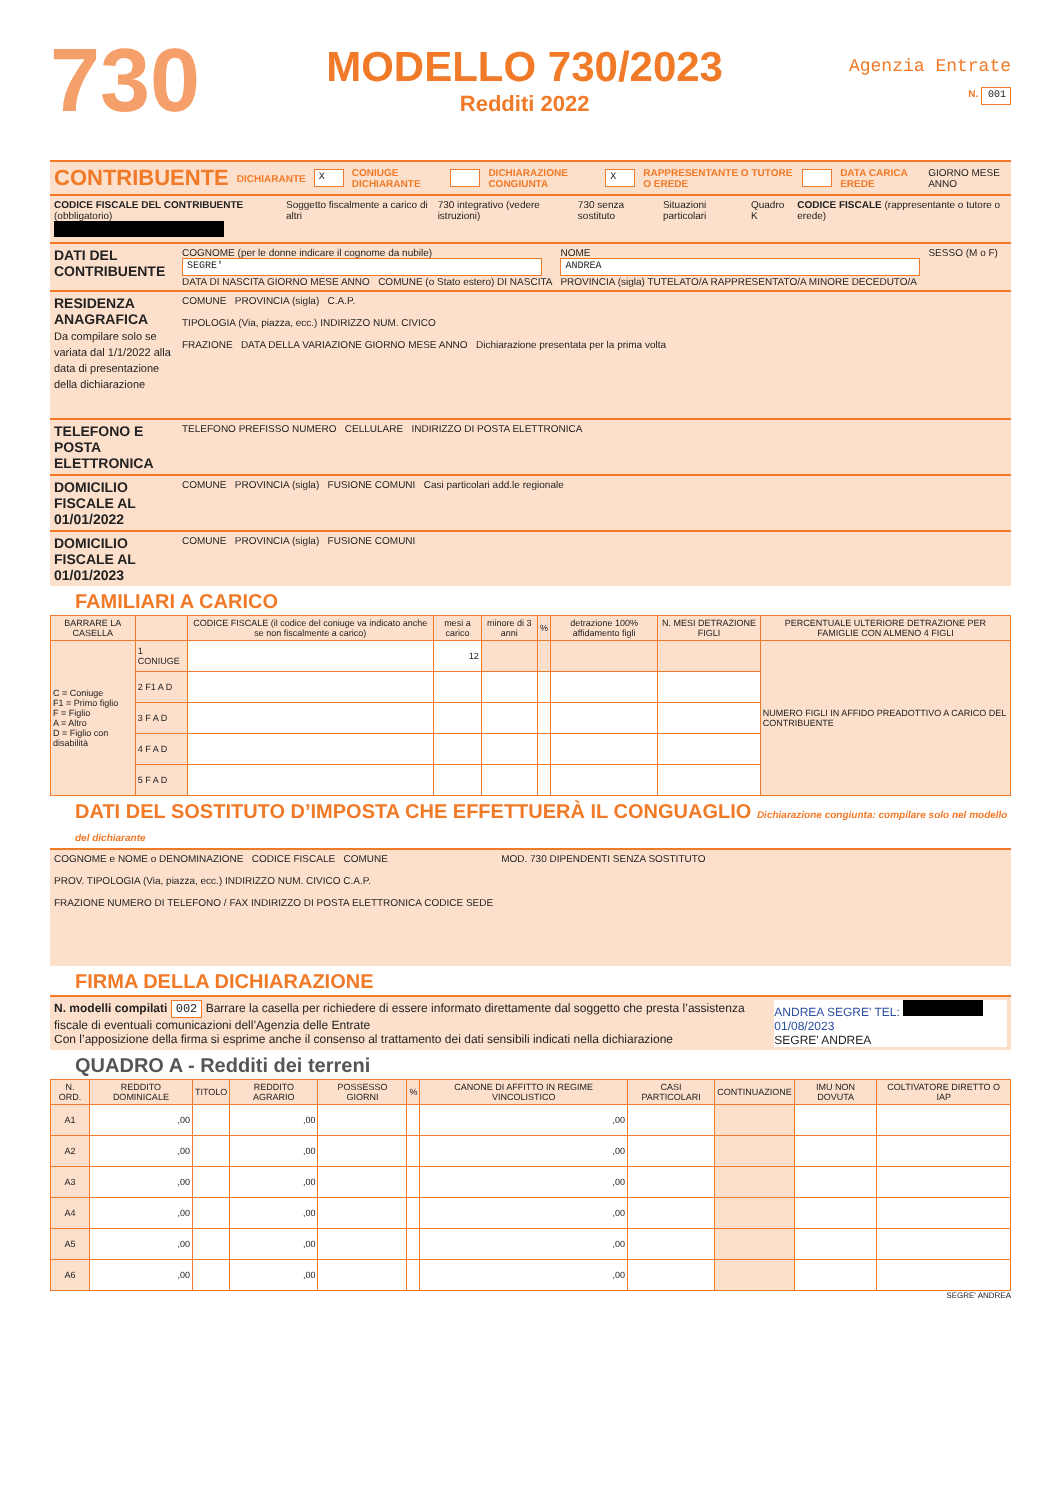730
MODELLO 730/2023
Redditi 2022
Agenzia Entrate
N. 001
CONTRIBUENTE DICHIARANTE X CONIUGE DICHIARANTE DICHIARAZIONE CONGIUNTA X RAPPRESENTANTE O TUTORE O EREDE DATA CARICA EREDE GIORNO MESE ANNO
CODICE FISCALE DEL CONTRIBUENTE (obbligatorio)
Soggetto fiscalmente a carico di altri
730 integrativo (vedere istruzioni)
730 senza sostituto Situazioni particolari Quadro K CODICE FISCALE (rappresentante o tutore o erede)
DATI DEL CONTRIBUENTE
COGNOME (per le donne indicare il cognome da nubile)
SEGRE'
DATA DI NASCITA GIORNO MESE ANNO COMUNE (o Stato estero) DI NASCITA
NOME
ANDREA
PROVINCIA (sigla) TUTELATO/A RAPPRESENTATO/A MINORE DECEDUTO/A
SESSO (M o F)
RESIDENZA ANAGRAFICA
Da compilare solo se variata dal 1/1/2022 alla data di presentazione della dichiarazione
COMUNE PROVINCIA (sigla) C.A.P.
TIPOLOGIA (Via, piazza, ecc.) INDIRIZZO NUM. CIVICO
FRAZIONE DATA DELLA VARIAZIONE GIORNO MESE ANNO Dichiarazione presentata per la prima volta
TELEFONO E POSTA ELETTRONICA
TELEFONO PREFISSO NUMERO CELLULARE INDIRIZZO DI POSTA ELETTRONICA
DOMICILIO FISCALE AL 01/01/2022
COMUNE PROVINCIA (sigla) FUSIONE COMUNI Casi particolari add.le regionale
DOMICILIO FISCALE AL 01/01/2023
COMUNE PROVINCIA (sigla) FUSIONE COMUNI
FAMILIARI A CARICO
| BARRARE LA CASELLA | | CODICE FISCALE (il codice del coniuge va indicato anche se non fiscalmente a carico) | mesi a carico | minore di 3 anni | % | detrazione 100% affidamento figli | N. MESI DETRAZIONE FIGLI | PERCENTUALE ULTERIORE DETRAZIONE PER FAMIGLIE CON ALMENO 4 FIGLI |
| --- | --- | --- | --- | --- | --- | --- | --- | --- |
| C = Coniuge F1 = Primo figlio F = Figlio A = Altro D = Figlio con disabilità | 1 CONIUGE | | 12 | | | | | NUMERO FIGLI IN AFFIDO PREADOTTIVO A CARICO DEL CONTRIBUENTE |
| | 2 F1 A D | | | | | | | |
| | 3 F A D | | | | | | | |
| | 4 F A D | | | | | | | |
| | 5 F A D | | | | | | | |
DATI DEL SOSTITUTO D’IMPOSTA CHE EFFETTUERÀ IL CONGUAGLIO Dichiarazione congiunta: compilare solo nel modello del dichiarante
COGNOME e NOME o DENOMINAZIONE CODICE FISCALE COMUNE
PROV. TIPOLOGIA (Via, piazza, ecc.) INDIRIZZO NUM. CIVICO C.A.P.
FRAZIONE NUMERO DI TELEFONO / FAX INDIRIZZO DI POSTA ELETTRONICA CODICE SEDE
MOD. 730 DIPENDENTI SENZA SOSTITUTO
FIRMA DELLA DICHIARAZIONE
N. modelli compilati 002 Barrare la casella per richiedere di essere informato direttamente dal soggetto che presta l’assistenza fiscale di eventuali comunicazioni dell’Agenzia delle Entrate
Con l’apposizione della firma si esprime anche il consenso al trattamento dei dati sensibili indicati nella dichiarazione
ANDREA SEGRE' TEL:
01/08/2023
SEGRE' ANDREA
QUADRO A - Redditi dei terreni
| N. ORD. | REDDITO DOMINICALE | TITOLO | REDDITO AGRARIO | POSSESSO GIORNI | % | CANONE DI AFFITTO IN REGIME VINCOLISTICO | CASI PARTICOLARI | CONTINUAZIONE | IMU NON DOVUTA | COLTIVATORE DIRETTO O IAP |
| --- | --- | --- | --- | --- | --- | --- | --- | --- | --- | --- |
| A1 | ,00 | | ,00 | | | ,00 | | | | |
| A2 | ,00 | | ,00 | | | ,00 | | | | |
| A3 | ,00 | | ,00 | | | ,00 | | | | |
| A4 | ,00 | | ,00 | | | ,00 | | | | |
| A5 | ,00 | | ,00 | | | ,00 | | | | |
| A6 | ,00 | | ,00 | | | ,00 | | | | |
SEGRE' ANDREA